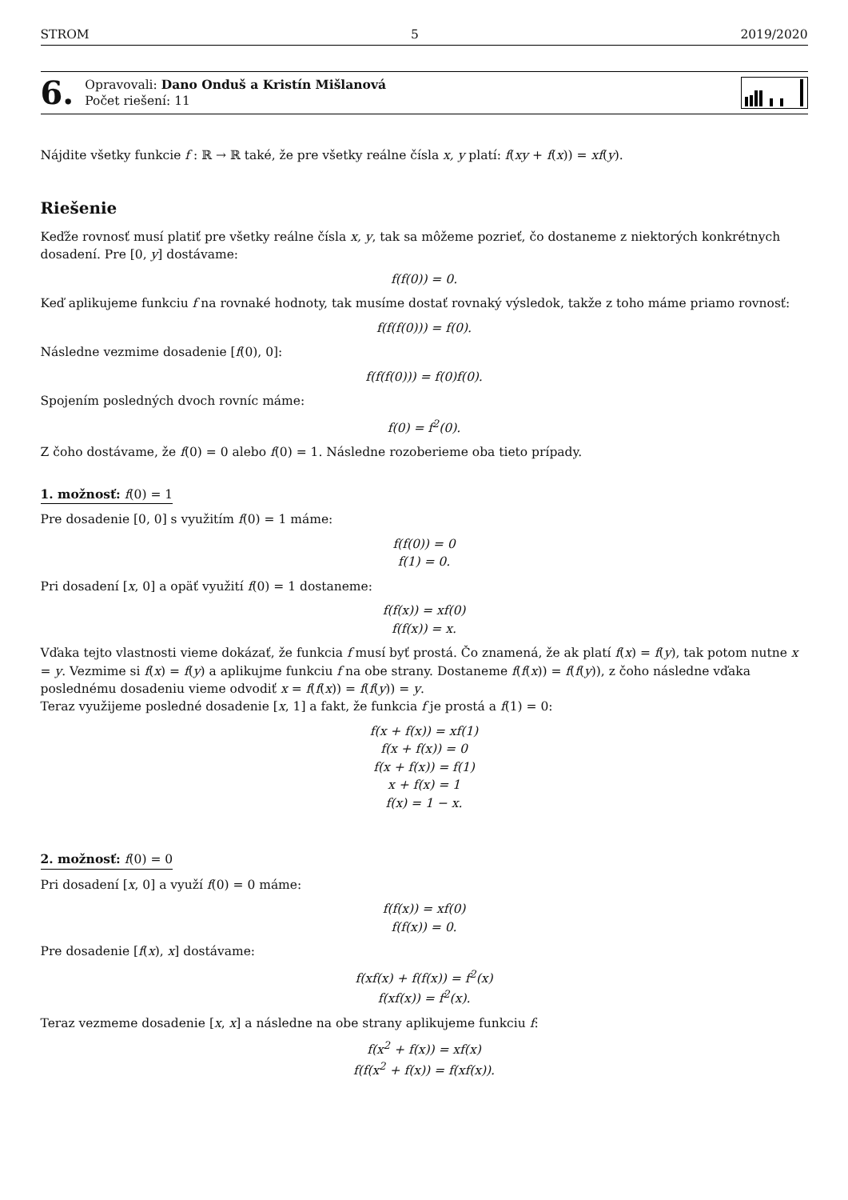STROM 5 2019/2020
6.
Opravovali: Dano Onduš a Kristín Mišlanová
Počet riešení: 11
Nájdite všetky funkcie f : ℝ → ℝ také, že pre všetky reálne čísla x, y platí: f(xy + f(x)) = xf(y).
Riešenie
Keďže rovnosť musí platiť pre všetky reálne čísla x, y, tak sa môžeme pozrieť, čo dostaneme z niektorých konkrétnych dosadení. Pre [0, y] dostávame:
f(f(0)) = 0.
Keď aplikujeme funkciu f na rovnaké hodnoty, tak musíme dostať rovnaký výsledok, takže z toho máme priamo rovnosť:
f(f(f(0))) = f(0).
Následne vezmime dosadenie [f(0), 0]:
f(f(f(0))) = f(0)f(0).
Spojením posledných dvoch rovníc máme:
f(0) = f<sup>2</sup>(0).
Z čoho dostávame, že f(0) = 0 alebo f(0) = 1. Následne rozoberieme oba tieto prípady.
1. možnosť: f(0) = 1
Pre dosadenie [0, 0] s využitím f(0) = 1 máme:
f(f(0)) = 0
f(1) = 0.
Pri dosadení [x, 0] a opäť využití f(0) = 1 dostaneme:
f(f(x)) = xf(0)
f(f(x)) = x.
Vďaka tejto vlastnosti vieme dokázať, že funkcia f musí byť prostá. Čo znamená, že ak platí f(x) = f(y), tak potom nutne x = y. Vezmime si f(x) = f(y) a aplikujme funkciu f na obe strany. Dostaneme f(f(x)) = f(f(y)), z čoho následne vďaka poslednému dosadeniu vieme odvodiť x = f(f(x)) = f(f(y)) = y.
Teraz využijeme posledné dosadenie [x, 1] a fakt, že funkcia f je prostá a f(1) = 0:
f(x + f(x)) = xf(1)
f(x + f(x)) = 0
f(x + f(x)) = f(1)
x + f(x) = 1
f(x) = 1 − x.
2. možnosť: f(0) = 0
Pri dosadení [x, 0] a využí f(0) = 0 máme:
f(f(x)) = xf(0)
f(f(x)) = 0.
Pre dosadenie [f(x), x] dostávame:
f(xf(x) + f(f(x)) = f<sup>2</sup>(x)
f(xf(x)) = f<sup>2</sup>(x).
Teraz vezmeme dosadenie [x, x] a následne na obe strany aplikujeme funkciu f:
f(x<sup>2</sup> + f(x)) = xf(x)
f(f(x<sup>2</sup> + f(x)) = f(xf(x)).